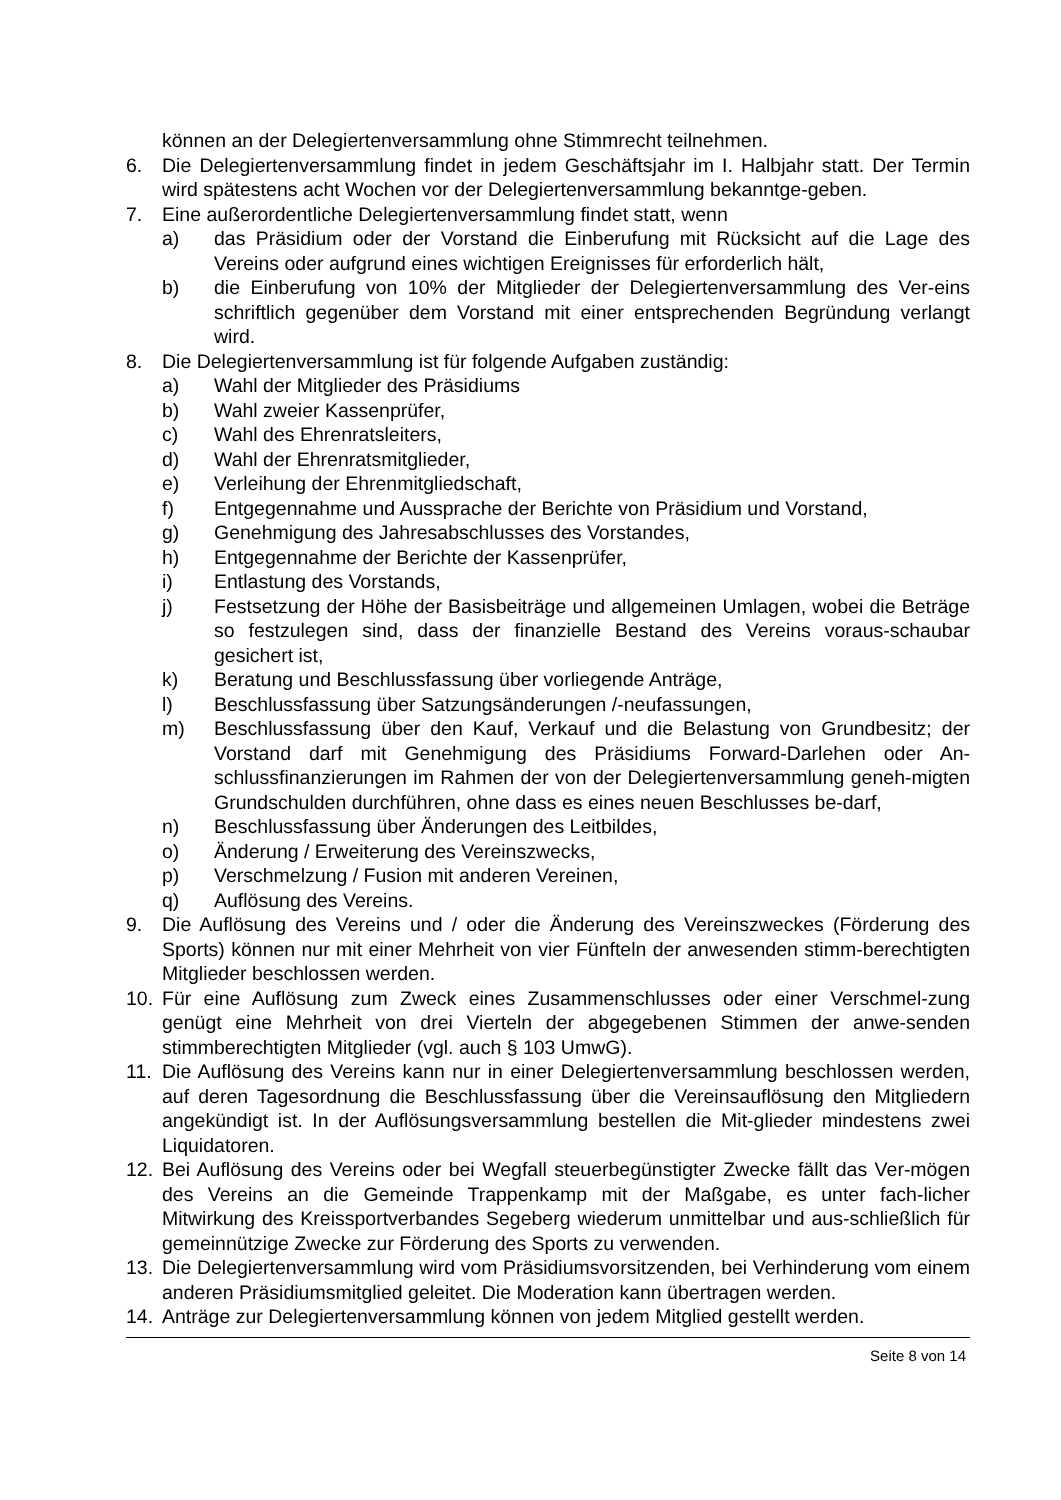können an der Delegiertenversammlung ohne Stimmrecht teilnehmen.
6. Die Delegiertenversammlung findet in jedem Geschäftsjahr im I. Halbjahr statt. Der Termin wird spätestens acht Wochen vor der Delegiertenversammlung bekanntge-geben.
7. Eine außerordentliche Delegiertenversammlung findet statt, wenn
a) das Präsidium oder der Vorstand die Einberufung mit Rücksicht auf die Lage des Vereins oder aufgrund eines wichtigen Ereignisses für erforderlich hält,
b) die Einberufung von 10% der Mitglieder der Delegiertenversammlung des Ver-eins schriftlich gegenüber dem Vorstand mit einer entsprechenden Begründung verlangt wird.
8. Die Delegiertenversammlung ist für folgende Aufgaben zuständig:
a) Wahl der Mitglieder des Präsidiums
b) Wahl zweier Kassenprüfer,
c) Wahl des Ehrenratsleiters,
d) Wahl der Ehrenratsmitglieder,
e) Verleihung der Ehrenmitgliedschaft,
f) Entgegennahme und Aussprache der Berichte von Präsidium und Vorstand,
g) Genehmigung des Jahresabschlusses des Vorstandes,
h) Entgegennahme der Berichte der Kassenprüfer,
i) Entlastung des Vorstands,
j) Festsetzung der Höhe der Basisbeiträge und allgemeinen Umlagen, wobei die Beträge so festzulegen sind, dass der finanzielle Bestand des Vereins voraus-schaubar gesichert ist,
k) Beratung und Beschlussfassung über vorliegende Anträge,
l) Beschlussfassung über Satzungsänderungen /-neufassungen,
m) Beschlussfassung über den Kauf, Verkauf und die Belastung von Grundbesitz; der Vorstand darf mit Genehmigung des Präsidiums Forward-Darlehen oder An-schlussfinanzierungen im Rahmen der von der Delegiertenversammlung geneh-migten Grundschulden durchführen, ohne dass es eines neuen Beschlusses be-darf,
n) Beschlussfassung über Änderungen des Leitbildes,
o) Änderung / Erweiterung des Vereinszwecks,
p) Verschmelzung / Fusion mit anderen Vereinen,
q) Auflösung des Vereins.
9. Die Auflösung des Vereins und / oder die Änderung des Vereinszweckes (Förderung des Sports) können nur mit einer Mehrheit von vier Fünfteln der anwesenden stimm-berechtigten Mitglieder beschlossen werden.
10. Für eine Auflösung zum Zweck eines Zusammenschlusses oder einer Verschmel-zung genügt eine Mehrheit von drei Vierteln der abgegebenen Stimmen der anwe-senden stimmberechtigten Mitglieder (vgl. auch § 103 UmwG).
11. Die Auflösung des Vereins kann nur in einer Delegiertenversammlung beschlossen werden, auf deren Tagesordnung die Beschlussfassung über die Vereinsauflösung den Mitgliedern angekündigt ist. In der Auflösungsversammlung bestellen die Mit-glieder mindestens zwei Liquidatoren.
12. Bei Auflösung des Vereins oder bei Wegfall steuerbegünstigter Zwecke fällt das Ver-mögen des Vereins an die Gemeinde Trappenkamp mit der Maßgabe, es unter fach-licher Mitwirkung des Kreissportverbandes Segeberg wiederum unmittelbar und aus-schließlich für gemeinnützige Zwecke zur Förderung des Sports zu verwenden.
13. Die Delegiertenversammlung wird vom Präsidiumsvorsitzenden, bei Verhinderung vom einem anderen Präsidiumsmitglied geleitet. Die Moderation kann übertragen werden.
14. Anträge zur Delegiertenversammlung können von jedem Mitglied gestellt werden.
Seite 8 von 14